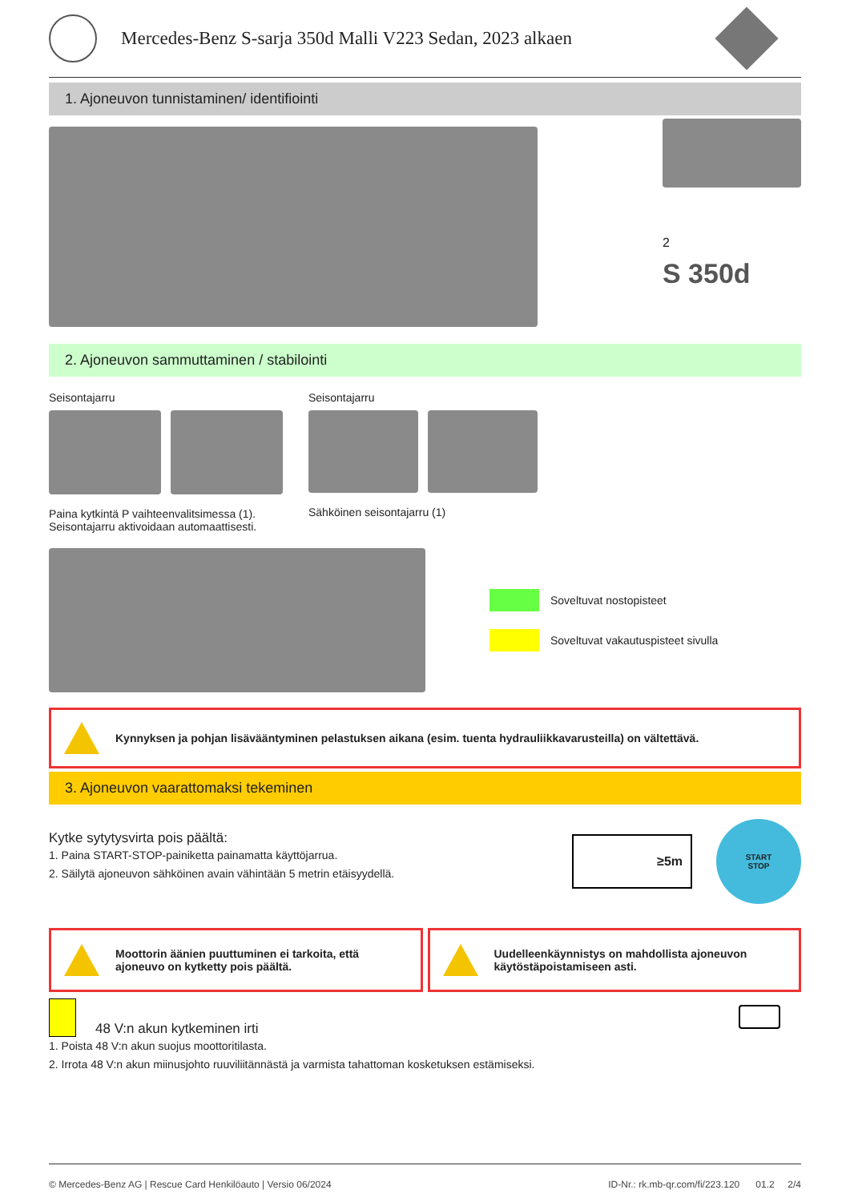Mercedes-Benz S-sarja 350d Malli V223 Sedan, 2023 alkaen
1. Ajoneuvon tunnistaminen/ identifiointi
2
S 350d
2. Ajoneuvon sammuttaminen / stabilointi
Seisontajarru
Paina kytkintä P vaihteenvalitsimessa (1).
Seisontajarru aktivoidaan automaattisesti.
Seisontajarru
Sähköinen seisontajarru (1)
Soveltuvat nostopisteet
Soveltuvat vakautuspisteet sivulla
Kynnyksen ja pohjan lisävääntyminen pelastuksen aikana (esim. tuenta hydrauliikkavarusteilla) on vältettävä.
3. Ajoneuvon vaarattomaksi tekeminen
Kytke sytytysvirta pois päältä:
1. Paina START-STOP-painiketta painamatta käyttöjarrua.
2. Säilytä ajoneuvon sähköinen avain vähintään 5 metrin etäisyydellä.
≥5m
START
STOP
Moottorin äänien puuttuminen ei tarkoita, että ajoneuvo on kytketty pois päältä.
Uudelleenkäynnistys on mahdollista ajoneuvon käytöstäpoistamiseen asti.
48 V:n akun kytkeminen irti
1. Poista 48 V:n akun suojus moottoritilasta.
2. Irrota 48 V:n akun miinusjohto ruuviliitännästä ja varmista tahattoman kosketuksen estämiseksi.
© Mercedes-Benz AG | Rescue Card Henkilöauto | Versio 06/2024 ID-Nr.: rk.mb-qr.com/fi/223.120 01.2 2/4